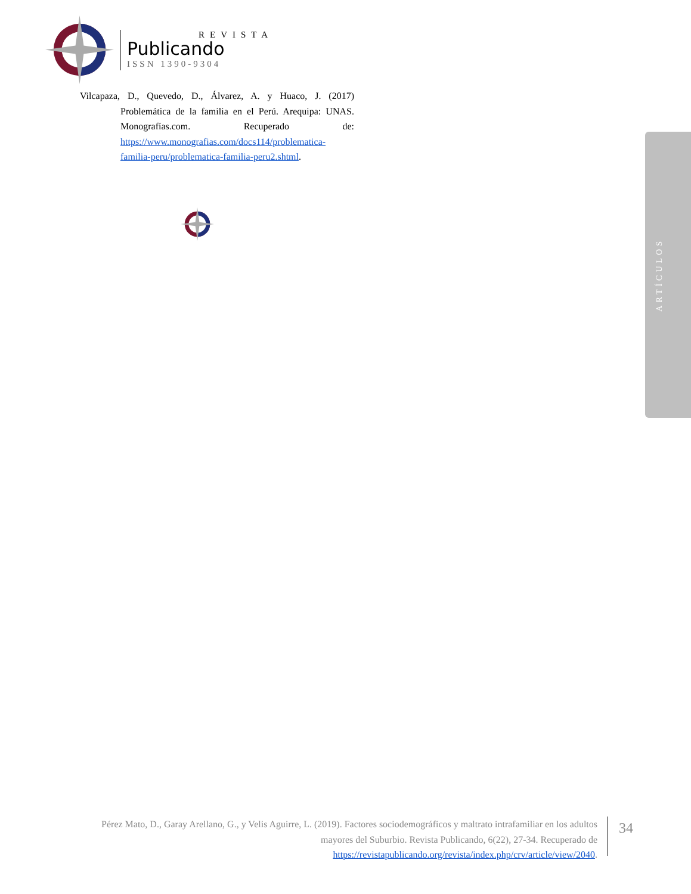REVISTA
Publicando
ISSN 1390-9304
Vilcapaza, D., Quevedo, D., Álvarez, A. y Huaco, J. (2017) Problemática de la familia en el Perú. Arequipa: UNAS. Monografías.com. Recuperado de: https://www.monografias.com/docs114/problematica-familia-peru/problematica-familia-peru2.shtml.
ARTÍCULOS
Pérez Mato, D., Garay Arellano, G., y Velis Aguirre, L. (2019). Factores sociodemográficos y maltrato intrafamiliar en los adultos mayores del Suburbio. Revista Publicando, 6(22), 27-34. Recuperado de https://revistapublicando.org/revista/index.php/crv/article/view/2040.
34